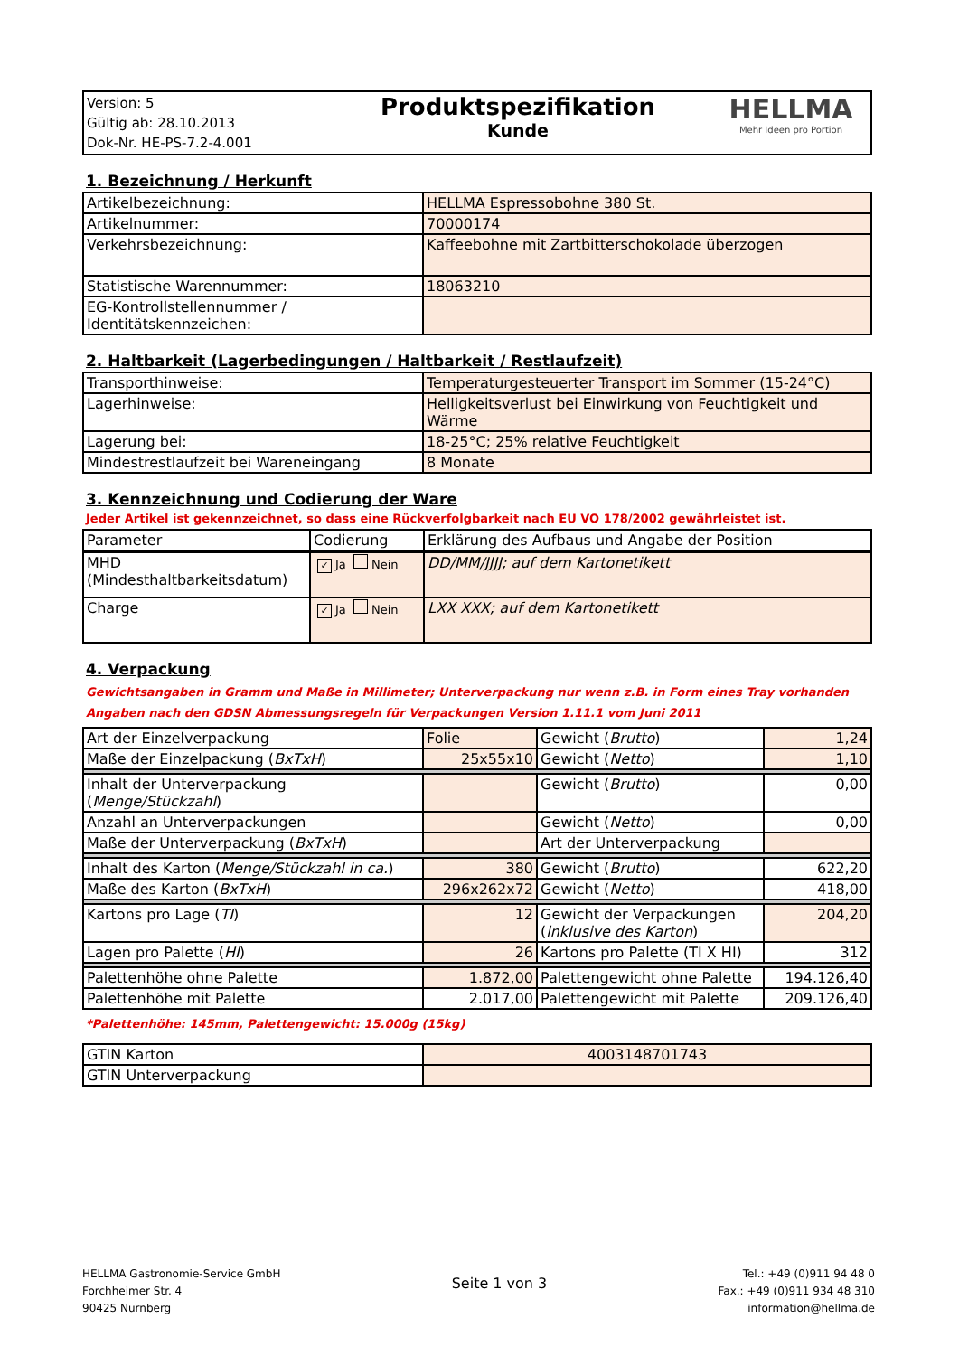| Version: 5 Gültig ab: 28.10.2013 Dok-Nr. HE-PS-7.2-4.001 | Produktspezifikation Kunde | HELLMA Mehr Ideen pro Portion |
1. Bezeichnung / Herkunft
| Artikelbezeichnung: | HELLMA Espressobohne 380 St. |
| Artikelnummer: | 70000174 |
| Verkehrsbezeichnung: | Kaffeebohne mit Zartbitterschokolade überzogen |
| Statistische Warennummer: | 18063210 |
| EG-Kontrollstellennummer / Identitätskennzeichen: | |
2. Haltbarkeit (Lagerbedingungen / Haltbarkeit / Restlaufzeit)
| Transporthinweise: | Temperaturgesteuerter Transport im Sommer (15-24°C) |
| Lagerhinweise: | Helligkeitsverlust bei Einwirkung von Feuchtigkeit und Wärme |
| Lagerung bei: | 18-25°C; 25% relative Feuchtigkeit |
| Mindestrestlaufzeit bei Wareneingang | 8 Monate |
3. Kennzeichnung und Codierung der Ware
Jeder Artikel ist gekennzeichnet, so dass eine Rückverfolgbarkeit nach EU VO 178/2002 gewährleistet ist.
| Parameter | Codierung | Erklärung des Aufbaus und Angabe der Position |
| --- | --- | --- |
| MHD (Mindesthaltbarkeitsdatum) | ✓ Ja Nein | DD/MM/JJJJ; auf dem Kartonetikett |
| Charge | ✓ Ja Nein | LXX XXX; auf dem Kartonetikett |
4. Verpackung
Gewichtsangaben in Gramm und Maße in Millimeter; Unterverpackung nur wenn z.B. in Form eines Tray vorhanden
Angaben nach den GDSN Abmessungsregeln für Verpackungen Version 1.11.1 vom Juni 2011
| Art der Einzelverpackung | Folie | Gewicht ( Brutto ) | 1,24 |
| Maße der Einzelpackung ( BxTxH ) | 25x55x10 | Gewicht ( Netto ) | 1,10 |
| Inhalt der Unterverpackung ( Menge/Stückzahl ) | | Gewicht ( Brutto ) | 0,00 |
| Anzahl an Unterverpackungen | | Gewicht ( Netto ) | 0,00 |
| Maße der Unterverpackung ( BxTxH ) | | Art der Unterverpackung | |
| Inhalt des Karton ( Menge/Stückzahl in ca. ) | 380 | Gewicht ( Brutto ) | 622,20 |
| Maße des Karton ( BxTxH ) | 296x262x72 | Gewicht ( Netto ) | 418,00 |
| Kartons pro Lage ( TI ) | 12 | Gewicht der Verpackungen ( inklusive des Karton ) | 204,20 |
| Lagen pro Palette ( HI ) | 26 | Kartons pro Palette (TI X HI) | 312 |
| Palettenhöhe ohne Palette | 1.872,00 | Palettengewicht ohne Palette | 194.126,40 |
| Palettenhöhe mit Palette | 2.017,00 | Palettengewicht mit Palette | 209.126,40 |
*Palettenhöhe: 145mm, Palettengewicht: 15.000g (15kg)
| GTIN Karton | 4003148701743 |
| GTIN Unterverpackung | |
HELLMA Gastronomie-Service GmbH
Forchheimer Str. 4
90425 Nürnberg
Seite 1 von 3
Tel.: +49 (0)911 94 48 0
Fax.: +49 (0)911 934 48 310
information@hellma.de